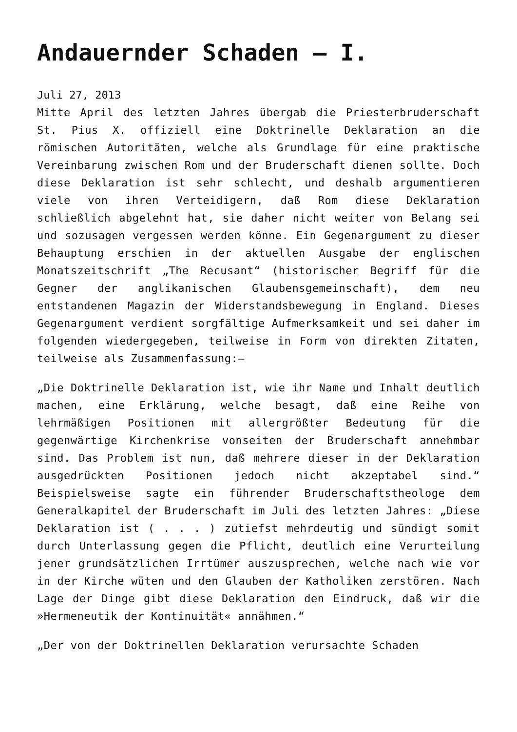Andauernder Schaden – I.
Juli 27, 2013
Mitte April des letzten Jahres übergab die Priesterbruderschaft St. Pius X. offiziell eine Doktrinelle Deklaration an die römischen Autoritäten, welche als Grundlage für eine praktische Vereinbarung zwischen Rom und der Bruderschaft dienen sollte. Doch diese Deklaration ist sehr schlecht, und deshalb argumentieren viele von ihren Verteidigern, daß Rom diese Deklaration schließlich abgelehnt hat, sie daher nicht weiter von Belang sei und sozusagen vergessen werden könne. Ein Gegenargument zu dieser Behauptung erschien in der aktuellen Ausgabe der englischen Monatszeitschrift „The Recusant“ (historischer Begriff für die Gegner der anglikanischen Glaubensgemeinschaft), dem neu entstandenen Magazin der Widerstandsbewegung in England. Dieses Gegenargument verdient sorgfältige Aufmerksamkeit und sei daher im folgenden wiedergegeben, teilweise in Form von direkten Zitaten, teilweise als Zusammenfassung:–
„Die Doktrinelle Deklaration ist, wie ihr Name und Inhalt deutlich machen, eine Erklärung, welche besagt, daß eine Reihe von lehrmäßigen Positionen mit allergrößter Bedeutung für die gegenwärtige Kirchenkrise vonseiten der Bruderschaft annehmbar sind. Das Problem ist nun, daß mehrere dieser in der Deklaration ausgedrückten Positionen jedoch nicht akzeptabel sind.“ Beispielsweise sagte ein führender Bruderschaftstheologe dem Generalkapitel der Bruderschaft im Juli des letzten Jahres: „Diese Deklaration ist ( . . . ) zutiefst mehrdeutig und sündigt somit durch Unterlassung gegen die Pflicht, deutlich eine Verurteilung jener grundsätzlichen Irrtümer auszusprechen, welche nach wie vor in der Kirche wüten und den Glauben der Katholiken zerstören. Nach Lage der Dinge gibt diese Deklaration den Eindruck, daß wir die »Hermeneutik der Kontinuität« annähmen.“
„Der von der Doktrinellen Deklaration verursachte Schaden